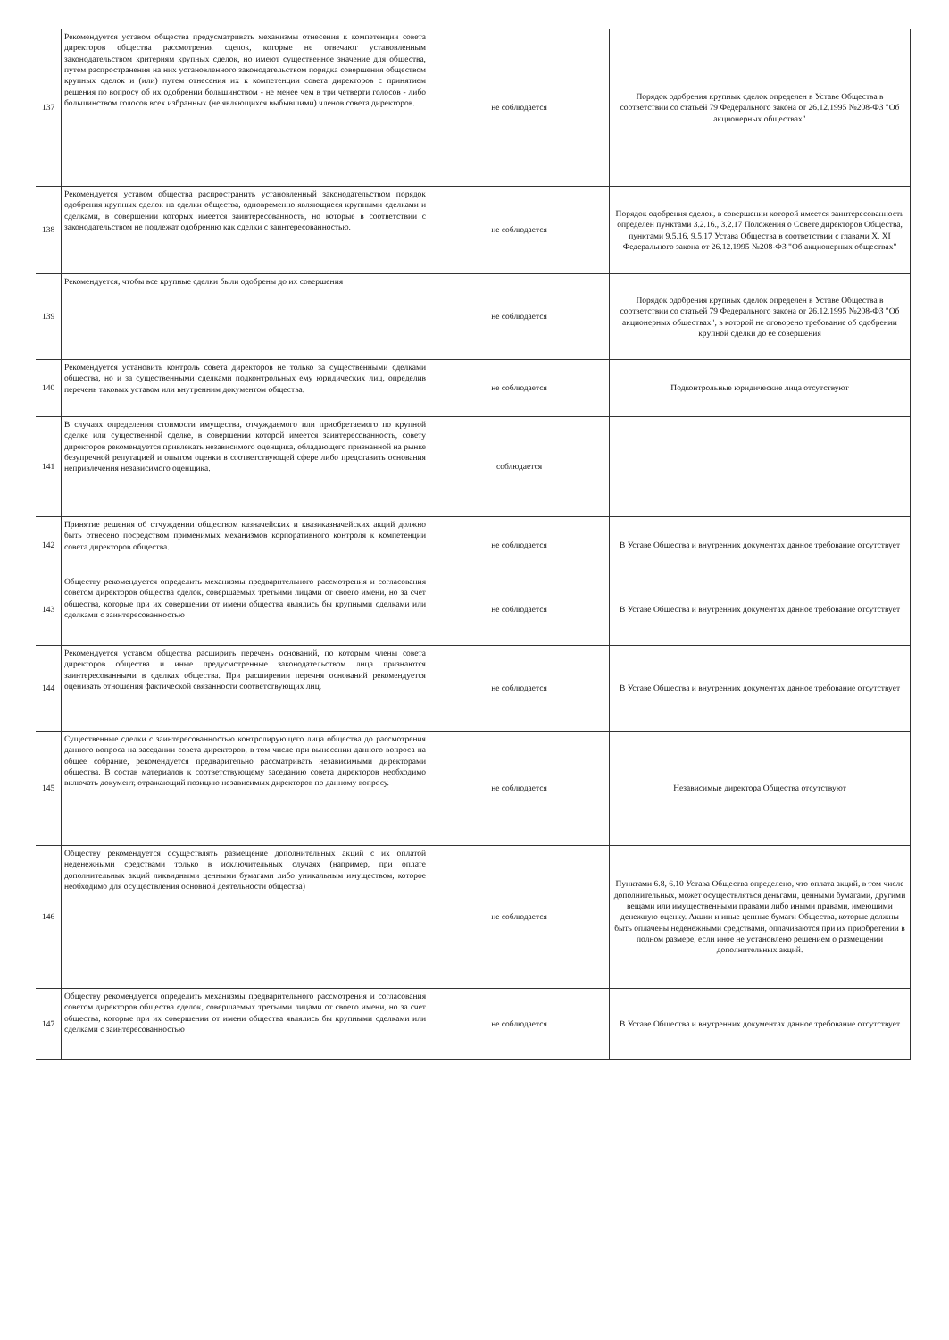| 137 | Рекомендуется уставом общества предусматривать механизмы отнесения к компетенции совета директоров общества рассмотрения сделок, которые не отвечают установленным законодательством критериям крупных сделок, но имеют существенное значение для общества, путем распространения на них установленного законодательством порядка совершения обществом крупных сделок и (или) путем отнесения их к компетенции совета директоров с принятием решения по вопросу об их одобрении большинством - не менее чем в три четверти голосов - либо большинством голосов всех избранных (не являющихся выбывшими) членов совета директоров. | не соблюдается | Порядок одобрения крупных сделок определен в Уставе Общества в соответствии со статьей 79 Федерального закона от 26.12.1995 №208-ФЗ "Об акционерных обществах" |
| 138 | Рекомендуется уставом общества распространить установленный законодательством порядок одобрения крупных сделок на сделки общества, одновременно являющиеся крупными сделками и сделками, в совершении которых имеется заинтересованность, но которые в соответствии с законодательством не подлежат одобрению как сделки с заинтересованностью. | не соблюдается | Порядок одобрения сделок, в совершении которой имеется заинтересованность определен пунктами 3.2.16., 3.2.17 Положения о Совете директоров Общества, пунктами 9.5.16, 9.5.17 Устава Общества в соответствии с главами X, XI Федерального закона от 26.12.1995 №208-ФЗ "Об акционерных обществах" |
| 139 | Рекомендуется, чтобы все крупные сделки были одобрены до их совершения | не соблюдается | Порядок одобрения крупных сделок определен в Уставе Общества в соответствии со статьей 79 Федерального закона от 26.12.1995 №208-ФЗ "Об акционерных обществах", в которой не оговорено требование об одобрении крупной сделки до её совершения |
| 140 | Рекомендуется установить контроль совета директоров не только за существенными сделками общества, но и за существенными сделками подконтрольных ему юридических лиц, определив перечень таковых уставом или внутренним документом общества. | не соблюдается | Подконтрольные юридические лица отсутствуют |
| 141 | В случаях определения стоимости имущества, отчуждаемого или приобретаемого по крупной сделке или существенной сделке, в совершении которой имеется заинтересованность, совету директоров рекомендуется привлекать независимого оценщика, обладающего признанной на рынке безупречной репутацией и опытом оценки в соответствующей сфере либо представить основания непривлечения независимого оценщика. | соблюдается | |
| 142 | Принятие решения об отчуждении обществом казначейских и квазиказначейских акций должно быть отнесено посредством применимых механизмов корпоративного контроля к компетенции совета директоров общества. | не соблюдается | В Уставе Общества и внутренних документах данное требование отсутствует |
| 143 | Обществу рекомендуется определить механизмы предварительного рассмотрения и согласования советом директоров общества сделок, совершаемых третьими лицами от своего имени, но за счет общества, которые при их совершении от имени общества являлись бы крупными сделками или сделками с заинтересованностью | не соблюдается | В Уставе Общества и внутренних документах данное требование отсутствует |
| 144 | Рекомендуется уставом общества расширить перечень оснований, по которым члены совета директоров общества и иные предусмотренные законодательством лица признаются заинтересованными в сделках общества. При расширении перечня оснований рекомендуется оценивать отношения фактической связанности соответствующих лиц. | не соблюдается | В Уставе Общества и внутренних документах данное требование отсутствует |
| 145 | Существенные сделки с заинтересованностью контролирующего лица общества до рассмотрения данного вопроса на заседании совета директоров, в том числе при вынесении данного вопроса на общее собрание, рекомендуется предварительно рассматривать независимыми директорами общества. В состав материалов к соответствующему заседанию совета директоров необходимо включать документ, отражающий позицию независимых директоров по данному вопросу. | не соблюдается | Независимые директора Общества отсутствуют |
| 146 | Обществу рекомендуется осуществлять размещение дополнительных акций с их оплатой неденежными средствами только в исключительных случаях (например, при оплате дополнительных акций ликвидными ценными бумагами либо уникальным имуществом, которое необходимо для осуществления основной деятельности общества) | не соблюдается | Пунктами 6.8, 6.10 Устава Общества определено, что оплата акций, в том числе дополнительных, может осуществляться деньгами, ценными бумагами, другими вещами или имущественными правами либо иными правами, имеющими денежную оценку. Акции и иные ценные бумаги Общества, которые должны быть оплачены неденежными средствами, оплачиваются при их приобретении в полном размере, если иное не установлено решением о размещении дополнительных акций. |
| 147 | Обществу рекомендуется определить механизмы предварительного рассмотрения и согласования советом директоров общества сделок, совершаемых третьими лицами от своего имени, но за счет общества, которые при их совершении от имени общества являлись бы крупными сделками или сделками с заинтересованностью | не соблюдается | В Уставе Общества и внутренних документах данное требование отсутствует |